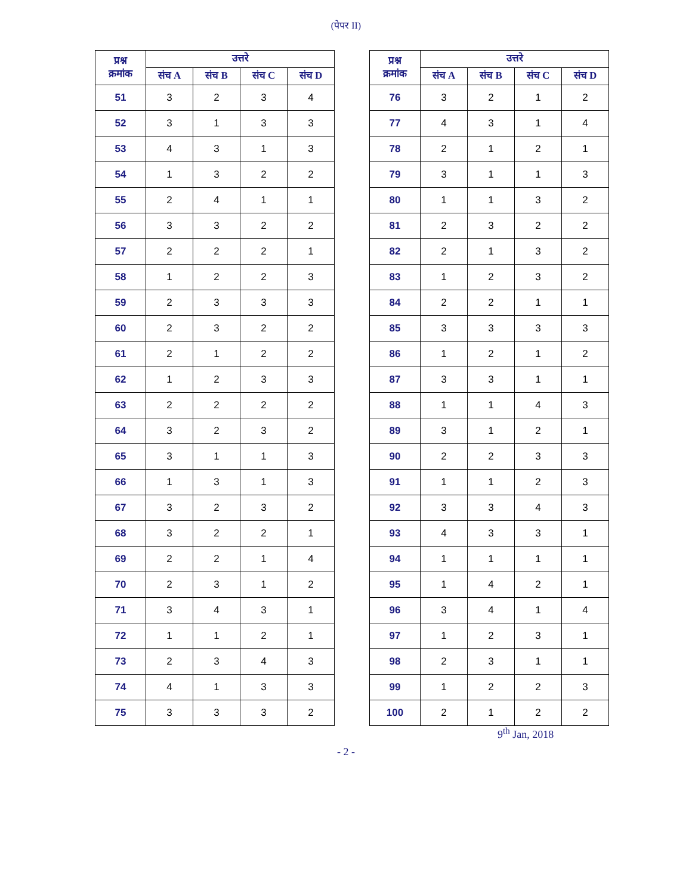(पेपर II)
| प्रश्न क्रमांक | उत्तरे | | | |
| --- | --- | --- | --- | --- |
| | संच A | संच B | संच C | संच D |
| 51 | 3 | 2 | 3 | 4 |
| 52 | 3 | 1 | 3 | 3 |
| 53 | 4 | 3 | 1 | 3 |
| 54 | 1 | 3 | 2 | 2 |
| 55 | 2 | 4 | 1 | 1 |
| 56 | 3 | 3 | 2 | 2 |
| 57 | 2 | 2 | 2 | 1 |
| 58 | 1 | 2 | 2 | 3 |
| 59 | 2 | 3 | 3 | 3 |
| 60 | 2 | 3 | 2 | 2 |
| 61 | 2 | 1 | 2 | 2 |
| 62 | 1 | 2 | 3 | 3 |
| 63 | 2 | 2 | 2 | 2 |
| 64 | 3 | 2 | 3 | 2 |
| 65 | 3 | 1 | 1 | 3 |
| 66 | 1 | 3 | 1 | 3 |
| 67 | 3 | 2 | 3 | 2 |
| 68 | 3 | 2 | 2 | 1 |
| 69 | 2 | 2 | 1 | 4 |
| 70 | 2 | 3 | 1 | 2 |
| 71 | 3 | 4 | 3 | 1 |
| 72 | 1 | 1 | 2 | 1 |
| 73 | 2 | 3 | 4 | 3 |
| 74 | 4 | 1 | 3 | 3 |
| 75 | 3 | 3 | 3 | 2 |
| प्रश्न क्रमांक | उत्तरे | | | |
| --- | --- | --- | --- | --- |
| | संच A | संच B | संच C | संच D |
| 76 | 3 | 2 | 1 | 2 |
| 77 | 4 | 3 | 1 | 4 |
| 78 | 2 | 1 | 2 | 1 |
| 79 | 3 | 1 | 1 | 3 |
| 80 | 1 | 1 | 3 | 2 |
| 81 | 2 | 3 | 2 | 2 |
| 82 | 2 | 1 | 3 | 2 |
| 83 | 1 | 2 | 3 | 2 |
| 84 | 2 | 2 | 1 | 1 |
| 85 | 3 | 3 | 3 | 3 |
| 86 | 1 | 2 | 1 | 2 |
| 87 | 3 | 3 | 1 | 1 |
| 88 | 1 | 1 | 4 | 3 |
| 89 | 3 | 1 | 2 | 1 |
| 90 | 2 | 2 | 3 | 3 |
| 91 | 1 | 1 | 2 | 3 |
| 92 | 3 | 3 | 4 | 3 |
| 93 | 4 | 3 | 3 | 1 |
| 94 | 1 | 1 | 1 | 1 |
| 95 | 1 | 4 | 2 | 1 |
| 96 | 3 | 4 | 1 | 4 |
| 97 | 1 | 2 | 3 | 1 |
| 98 | 2 | 3 | 1 | 1 |
| 99 | 1 | 2 | 2 | 3 |
| 100 | 2 | 1 | 2 | 2 |
9<sup>th</sup> Jan, 2018
- 2 -